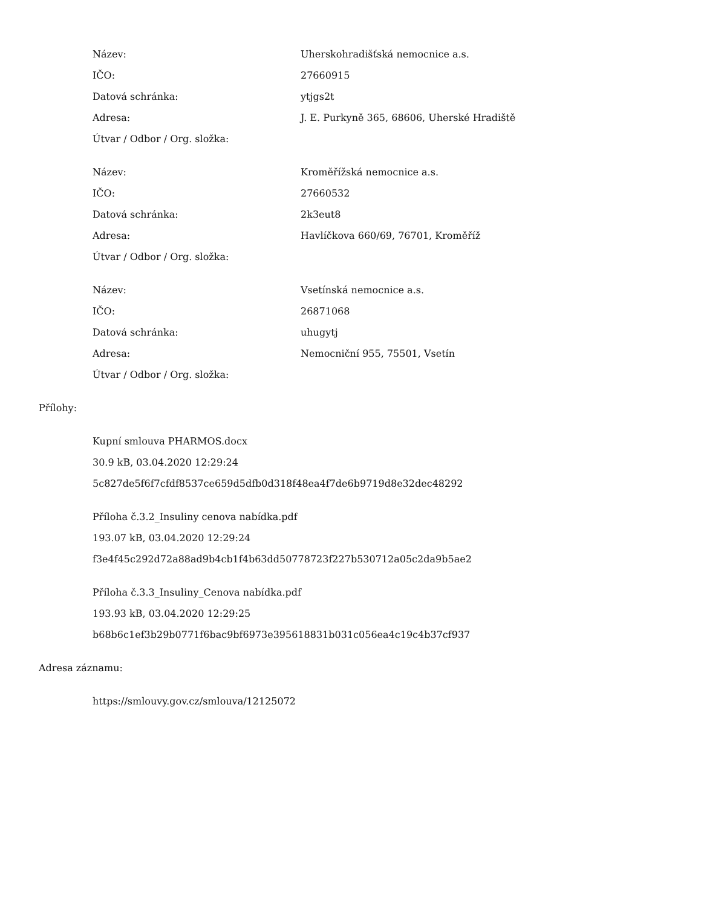| Název: | Uherskohradišťská nemocnice a.s. |
| IČO: | 27660915 |
| Datová schránka: | ytjgs2t |
| Adresa: | J. E. Purkyně 365, 68606, Uherské Hradiště |
| Útvar / Odbor / Org. složka: | |
| Název: | Kroměřížská nemocnice a.s. |
| IČO: | 27660532 |
| Datová schránka: | 2k3eut8 |
| Adresa: | Havlíčkova 660/69, 76701, Kroměříž |
| Útvar / Odbor / Org. složka: | |
| Název: | Vsetínská nemocnice a.s. |
| IČO: | 26871068 |
| Datová schránka: | uhugytj |
| Adresa: | Nemocniční 955, 75501, Vsetín |
| Útvar / Odbor / Org. složka: | |
Přílohy:
Kupní smlouva PHARMOS.docx
30.9 kB, 03.04.2020 12:29:24
5c827de5f6f7cfdf8537ce659d5dfb0d318f48ea4f7de6b9719d8e32dec48292
Příloha č.3.2_Insuliny cenova nabídka.pdf
193.07 kB, 03.04.2020 12:29:24
f3e4f45c292d72a88ad9b4cb1f4b63dd50778723f227b530712a05c2da9b5ae2
Příloha č.3.3_Insuliny_Cenova nabídka.pdf
193.93 kB, 03.04.2020 12:29:25
b68b6c1ef3b29b0771f6bac9bf6973e395618831b031c056ea4c19c4b37cf937
Adresa záznamu:
https://smlouvy.gov.cz/smlouva/12125072